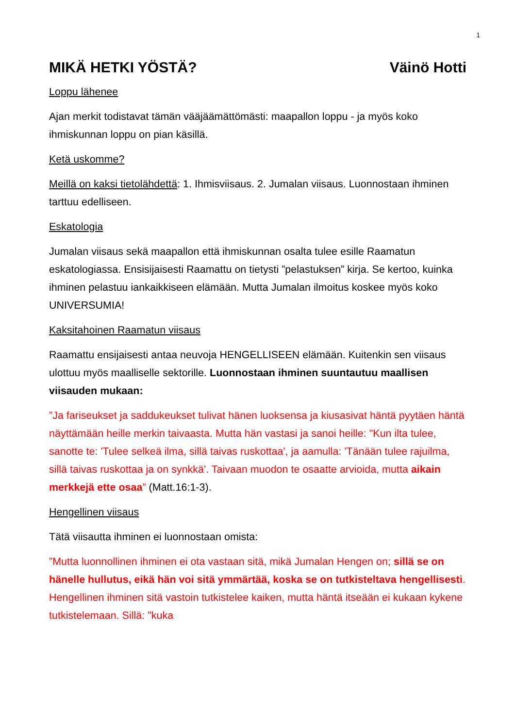1
MIKÄ HETKI YÖSTÄ? Väinö Hotti
Loppu lähenee
Ajan merkit todistavat tämän vääjäämättömästi: maapallon loppu - ja myös koko ihmiskunnan loppu on pian käsillä.
Ketä uskomme?
Meillä on kaksi tietolähdettä: 1. Ihmisviisaus. 2. Jumalan viisaus. Luonnostaan ihminen tarttuu edelliseen.
Eskatologia
Jumalan viisaus sekä maapallon että ihmiskunnan osalta tulee esille Raamatun eskatologiassa. Ensisijaisesti Raamattu on tietysti ”pelastuksen” kirja. Se kertoo, kuinka ihminen pelastuu iankaikkiseen elämään. Mutta Jumalan ilmoitus koskee myös koko UNIVERSUMIA!
Kaksitahoinen Raamatun viisaus
Raamattu ensijaisesti antaa neuvoja HENGELLISEEN elämään. Kuitenkin sen viisaus ulottuu myös maalliselle sektorille. Luonnostaan ihminen suuntautuu maallisen viisauden mukaan:
”Ja fariseukset ja saddukeukset tulivat hänen luoksensa ja kiusasivat häntä pyytäen häntä näyttämään heille merkin taivaasta. Mutta hän vastasi ja sanoi heille: "Kun ilta tulee, sanotte te: 'Tulee selkeä ilma, sillä taivas ruskottaa', ja aamulla: 'Tänään tulee rajuilma, sillä taivas ruskottaa ja on synkkä'. Taivaan muodon te osaatte arvioida, mutta aikain merkkejä ette osaa” (Matt.16:1-3).
Hengellinen viisaus
Tätä viisautta ihminen ei luonnostaan omista:
”Mutta luonnollinen ihminen ei ota vastaan sitä, mikä Jumalan Hengen on; sillä se on hänelle hullutus, eikä hän voi sitä ymmärtää, koska se on tutkisteltava hengellisesti. Hengellinen ihminen sitä vastoin tutkistelee kaiken, mutta häntä itseään ei kukaan kykene tutkistelemaan. Sillä: "kuka